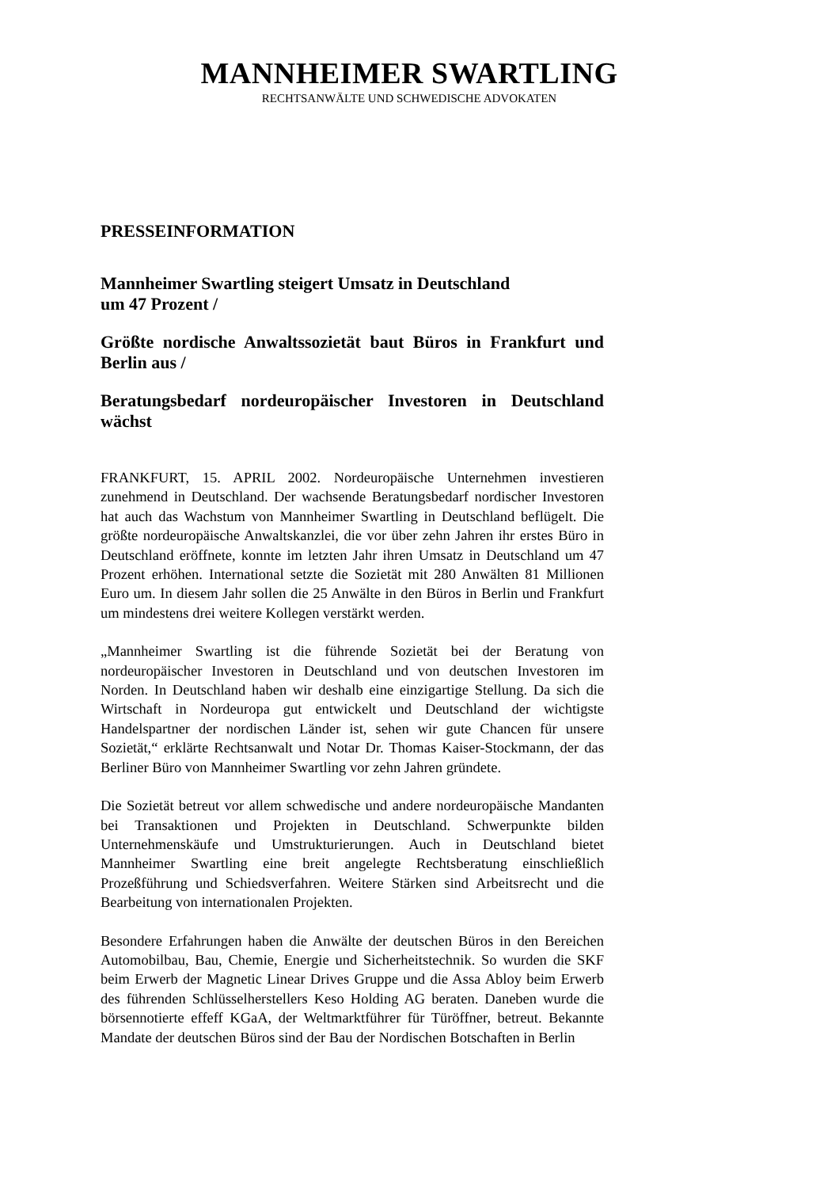MANNHEIMER SWARTLING
RECHTSANWÄLTE UND SCHWEDISCHE ADVOKATEN
PRESSEINFORMATION
Mannheimer Swartling steigert Umsatz in Deutschland
um 47 Prozent /
Größte nordische Anwaltssozietät baut Büros in Frankfurt und Berlin aus /
Beratungsbedarf nordeuropäischer Investoren in Deutschland wächst
FRANKFURT, 15. APRIL 2002. Nordeuropäische Unternehmen investieren zunehmend in Deutschland. Der wachsende Beratungsbedarf nordischer Investoren hat auch das Wachstum von Mannheimer Swartling in Deutschland beflügelt. Die größte nordeuropäische Anwaltskanzlei, die vor über zehn Jahren ihr erstes Büro in Deutschland eröffnete, konnte im letzten Jahr ihren Umsatz in Deutschland um 47 Prozent erhöhen. International setzte die Sozietät mit 280 Anwälten 81 Millionen Euro um. In diesem Jahr sollen die 25 Anwälte in den Büros in Berlin und Frankfurt um mindestens drei weitere Kollegen verstärkt werden.
„Mannheimer Swartling ist die führende Sozietät bei der Beratung von nordeuropäischer Investoren in Deutschland und von deutschen Investoren im Norden. In Deutschland haben wir deshalb eine einzigartige Stellung. Da sich die Wirtschaft in Nordeuropa gut entwickelt und Deutschland der wichtigste Handelspartner der nordischen Länder ist, sehen wir gute Chancen für unsere Sozietät,“ erklärte Rechtsanwalt und Notar Dr. Thomas Kaiser-Stockmann, der das Berliner Büro von Mannheimer Swartling vor zehn Jahren gründete.
Die Sozietät betreut vor allem schwedische und andere nordeuropäische Mandanten bei Transaktionen und Projekten in Deutschland. Schwerpunkte bilden Unternehmenskäufe und Umstrukturierungen. Auch in Deutschland bietet Mannheimer Swartling eine breit angelegte Rechtsberatung einschließlich Prozeßführung und Schiedsverfahren. Weitere Stärken sind Arbeitsrecht und die Bearbeitung von internationalen Projekten.
Besondere Erfahrungen haben die Anwälte der deutschen Büros in den Bereichen Automobilbau, Bau, Chemie, Energie und Sicherheitstechnik. So wurden die SKF beim Erwerb der Magnetic Linear Drives Gruppe und die Assa Abloy beim Erwerb des führenden Schlüsselherstellers Keso Holding AG beraten. Daneben wurde die börsennotierte effeff KGaA, der Weltmarktführer für Türöffner, betreut. Bekannte Mandate der deutschen Büros sind der Bau der Nordischen Botschaften in Berlin